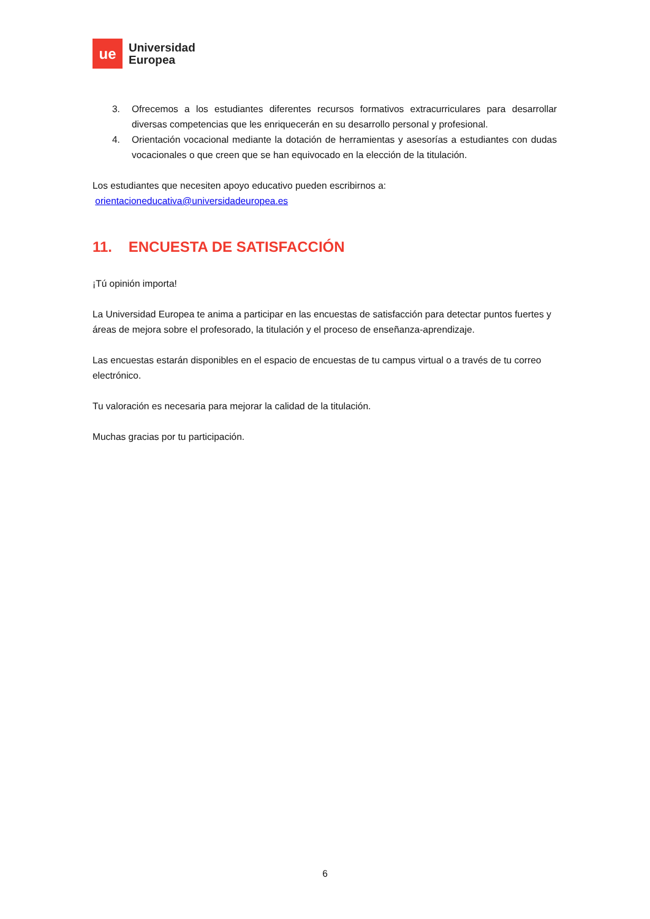ue
Universidad
Europea
3. Ofrecemos a los estudiantes diferentes recursos formativos extracurriculares para desarrollar diversas competencias que les enriquecerán en su desarrollo personal y profesional.
4. Orientación vocacional mediante la dotación de herramientas y asesorías a estudiantes con dudas vocacionales o que creen que se han equivocado en la elección de la titulación.
Los estudiantes que necesiten apoyo educativo pueden escribirnos a:
orientacioneducativa@universidadeuropea.es
11. ENCUESTA DE SATISFACCIÓN
¡Tú opinión importa!
La Universidad Europea te anima a participar en las encuestas de satisfacción para detectar puntos fuertes y áreas de mejora sobre el profesorado, la titulación y el proceso de enseñanza-aprendizaje.
Las encuestas estarán disponibles en el espacio de encuestas de tu campus virtual o a través de tu correo electrónico.
Tu valoración es necesaria para mejorar la calidad de la titulación.
Muchas gracias por tu participación.
6